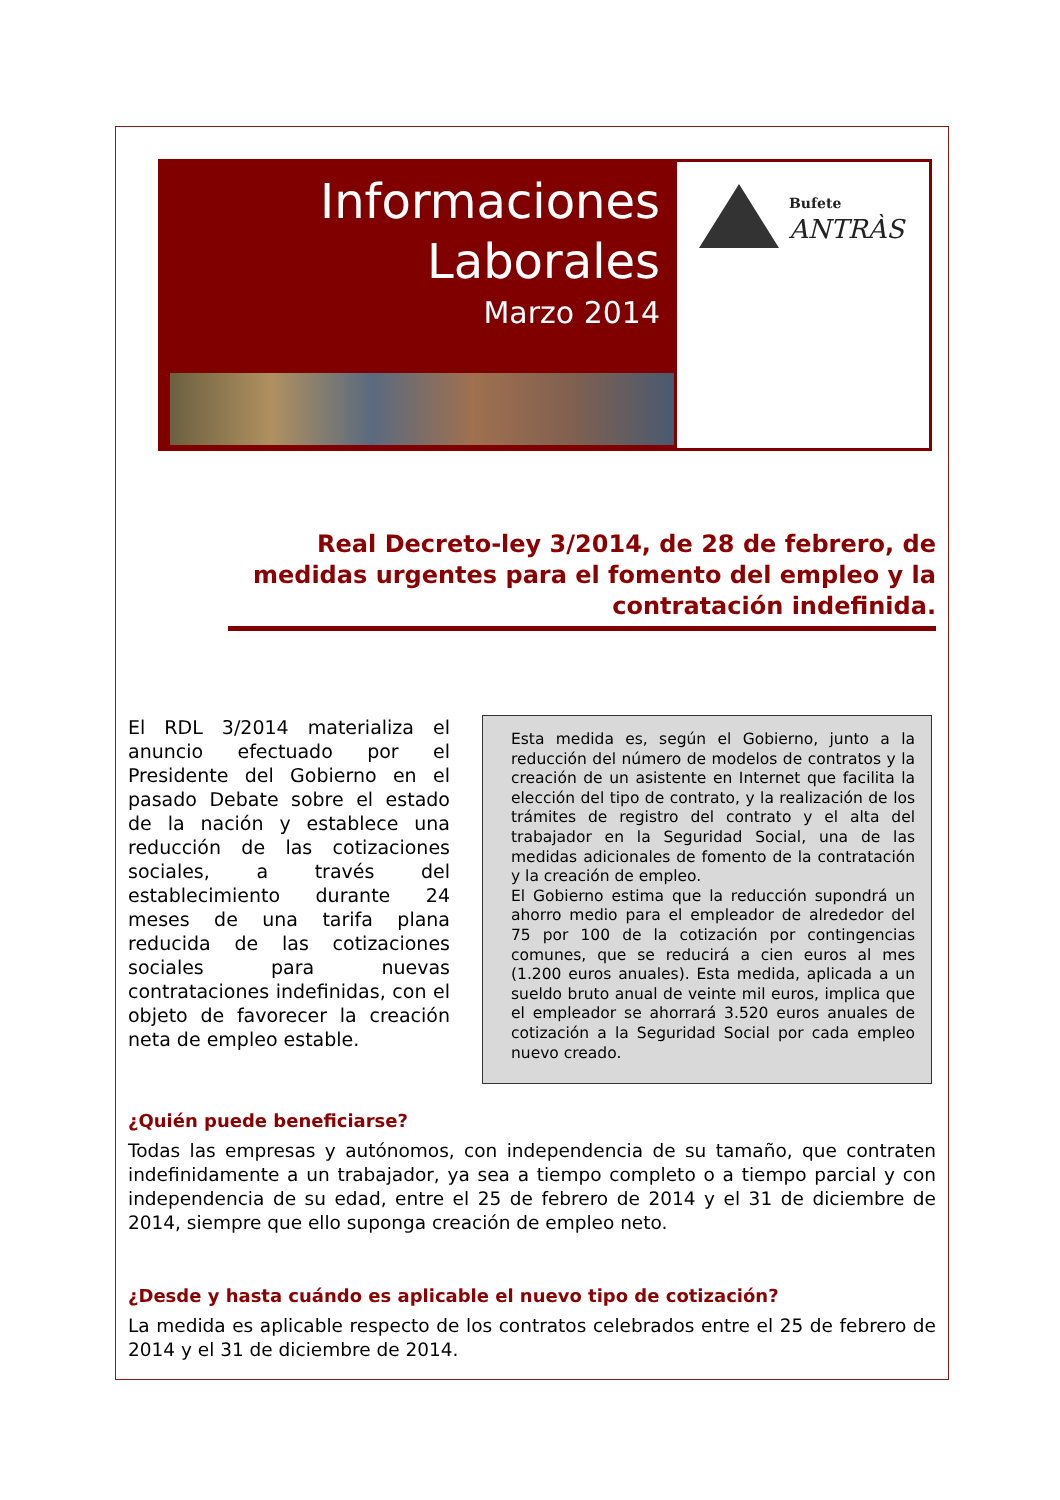Informaciones
Laborales
Marzo 2014
Bufete
ANTRÀS
Real Decreto-ley 3/2014, de 28 de febrero, de medidas urgentes para el fomento del empleo y la contratación indefinida.
El RDL 3/2014 materializa el anuncio efectuado por el Presidente del Gobierno en el pasado Debate sobre el estado de la nación y establece una reducción de las cotizaciones sociales, a través del establecimiento durante 24 meses de una tarifa plana reducida de las cotizaciones sociales para nuevas contrataciones indefinidas, con el objeto de favorecer la creación neta de empleo estable.
Esta medida es, según el Gobierno, junto a la reducción del número de modelos de contratos y la creación de un asistente en Internet que facilita la elección del tipo de contrato, y la realización de los trámites de registro del contrato y el alta del trabajador en la Seguridad Social, una de las medidas adicionales de fomento de la contratación y la creación de empleo.
El Gobierno estima que la reducción supondrá un ahorro medio para el empleador de alrededor del 75 por 100 de la cotización por contingencias comunes, que se reducirá a cien euros al mes (1.200 euros anuales). Esta medida, aplicada a un sueldo bruto anual de veinte mil euros, implica que el empleador se ahorrará 3.520 euros anuales de cotización a la Seguridad Social por cada empleo nuevo creado.
¿Quién puede beneficiarse?
Todas las empresas y autónomos, con independencia de su tamaño, que contraten indefinidamente a un trabajador, ya sea a tiempo completo o a tiempo parcial y con independencia de su edad, entre el 25 de febrero de 2014 y el 31 de diciembre de 2014, siempre que ello suponga creación de empleo neto.
¿Desde y hasta cuándo es aplicable el nuevo tipo de cotización?
La medida es aplicable respecto de los contratos celebrados entre el 25 de febrero de 2014 y el 31 de diciembre de 2014.